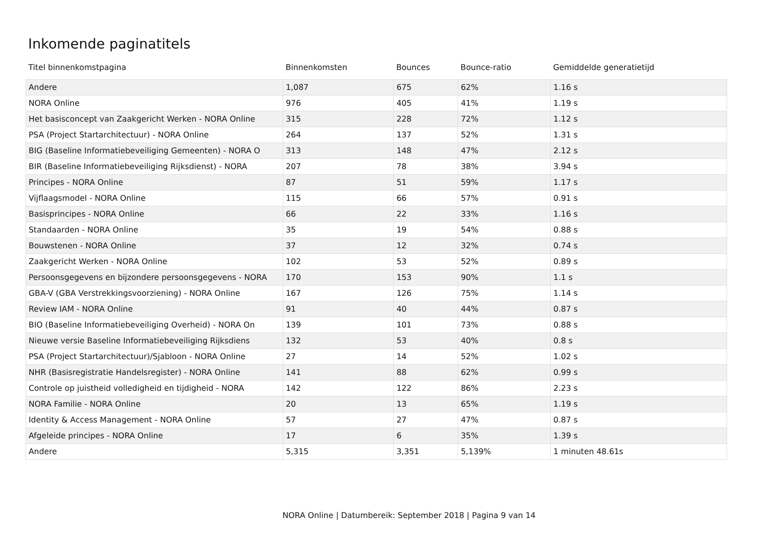Inkomende paginatitels
| Titel binnenkomstpagina | Binnenkomsten | Bounces | Bounce-ratio | Gemiddelde generatietijd |
| --- | --- | --- | --- | --- |
| Andere | 1,087 | 675 | 62% | 1.16 s |
| NORA Online | 976 | 405 | 41% | 1.19 s |
| Het basisconcept van Zaakgericht Werken - NORA Online | 315 | 228 | 72% | 1.12 s |
| PSA (Project Startarchitectuur) - NORA Online | 264 | 137 | 52% | 1.31 s |
| BIG (Baseline Informatiebeveiliging Gemeenten) - NORA O | 313 | 148 | 47% | 2.12 s |
| BIR (Baseline Informatiebeveiliging Rijksdienst) - NORA | 207 | 78 | 38% | 3.94 s |
| Principes - NORA Online | 87 | 51 | 59% | 1.17 s |
| Vijflaagsmodel - NORA Online | 115 | 66 | 57% | 0.91 s |
| Basisprincipes - NORA Online | 66 | 22 | 33% | 1.16 s |
| Standaarden - NORA Online | 35 | 19 | 54% | 0.88 s |
| Bouwstenen - NORA Online | 37 | 12 | 32% | 0.74 s |
| Zaakgericht Werken - NORA Online | 102 | 53 | 52% | 0.89 s |
| Persoonsgegevens en bijzondere persoonsgegevens - NORA | 170 | 153 | 90% | 1.1 s |
| GBA-V (GBA Verstrekkingsvoorziening) - NORA Online | 167 | 126 | 75% | 1.14 s |
| Review IAM - NORA Online | 91 | 40 | 44% | 0.87 s |
| BIO (Baseline Informatiebeveiliging Overheid) - NORA On | 139 | 101 | 73% | 0.88 s |
| Nieuwe versie Baseline Informatiebeveiliging Rijksdiens | 132 | 53 | 40% | 0.8 s |
| PSA (Project Startarchitectuur)/Sjabloon - NORA Online | 27 | 14 | 52% | 1.02 s |
| NHR (Basisregistratie Handelsregister) - NORA Online | 141 | 88 | 62% | 0.99 s |
| Controle op juistheid volledigheid en tijdigheid - NORA | 142 | 122 | 86% | 2.23 s |
| NORA Familie - NORA Online | 20 | 13 | 65% | 1.19 s |
| Identity & Access Management - NORA Online | 57 | 27 | 47% | 0.87 s |
| Afgeleide principes - NORA Online | 17 | 6 | 35% | 1.39 s |
| Andere | 5,315 | 3,351 | 5,139% | 1 minuten 48.61s |
NORA Online | Datumbereik: September 2018 | Pagina 9 van 14